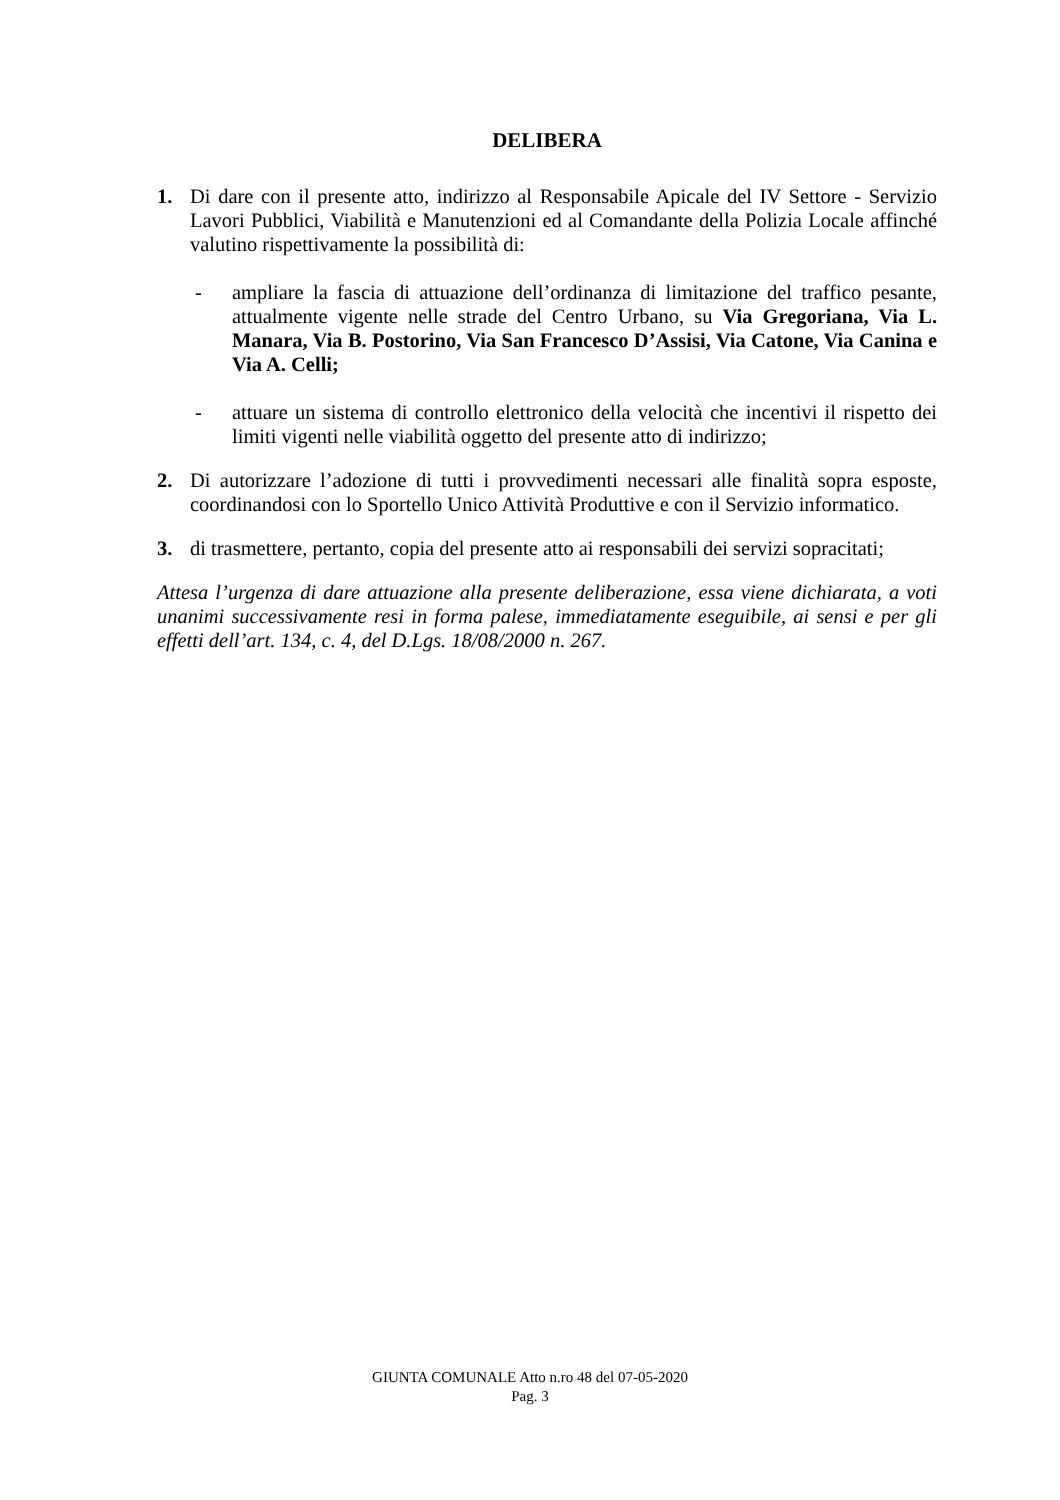DELIBERA
1. Di dare con il presente atto, indirizzo al Responsabile Apicale del IV Settore - Servizio Lavori Pubblici, Viabilità e Manutenzioni ed al Comandante della Polizia Locale affinché valutino rispettivamente la possibilità di:
- ampliare la fascia di attuazione dell’ordinanza di limitazione del traffico pesante, attualmente vigente nelle strade del Centro Urbano, su Via Gregoriana, Via L. Manara, Via B. Postorino, Via San Francesco D’Assisi, Via Catone, Via Canina e Via A. Celli;
- attuare un sistema di controllo elettronico della velocità che incentivi il rispetto dei limiti vigenti nelle viabilità oggetto del presente atto di indirizzo;
2. Di autorizzare l’adozione di tutti i provvedimenti necessari alle finalità sopra esposte, coordinandosi con lo Sportello Unico Attività Produttive e con il Servizio informatico.
3. di trasmettere, pertanto, copia del presente atto ai responsabili dei servizi sopracitati;
Attesa l’urgenza di dare attuazione alla presente deliberazione, essa viene dichiarata, a voti unanimi successivamente resi in forma palese, immediatamente eseguibile, ai sensi e per gli effetti dell’art. 134, c. 4, del D.Lgs. 18/08/2000 n. 267.
GIUNTA COMUNALE Atto n.ro 48 del 07-05-2020
Pag. 3